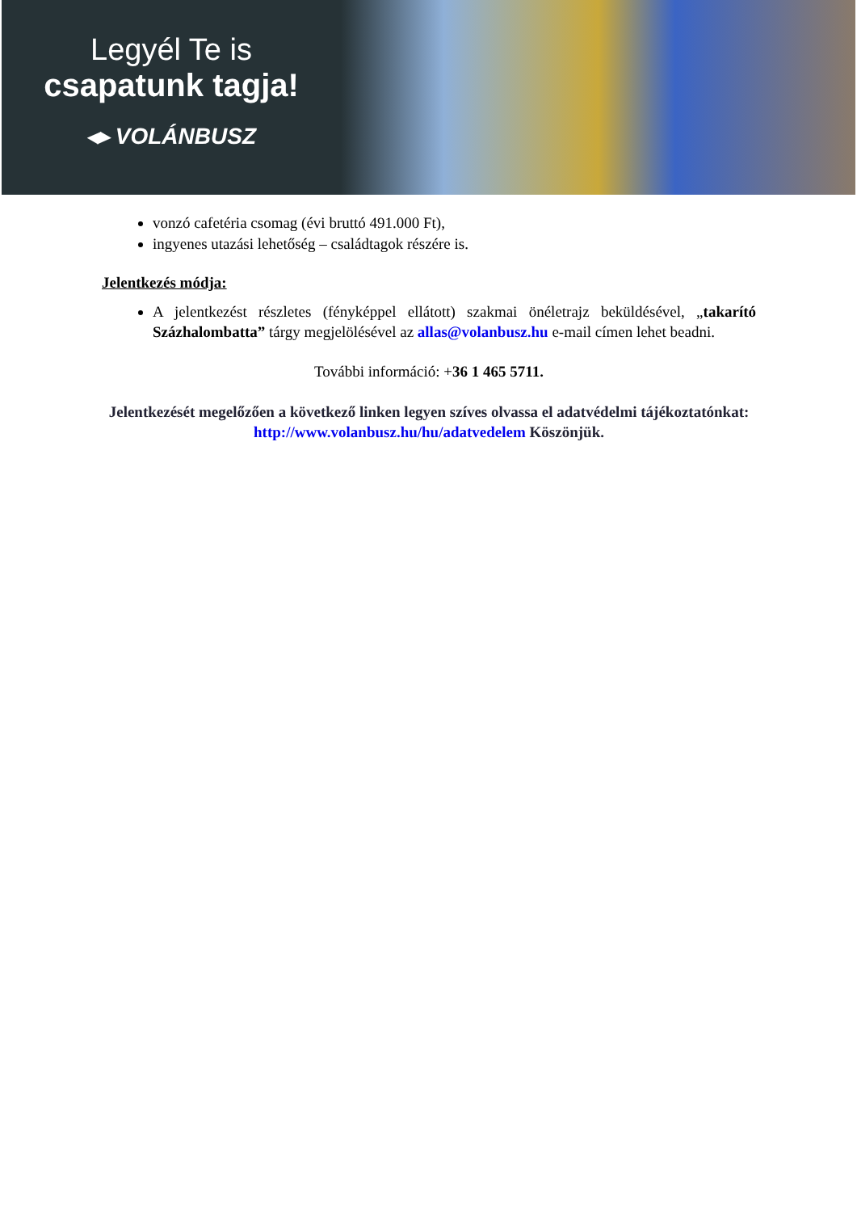Legyél Te is
csapatunk tagja!
◂▸ VOLÁNBUSZ
vonzó cafetéria csomag (évi bruttó 491.000 Ft),
ingyenes utazási lehetőség – családtagok részére is.
Jelentkezés módja:
A jelentkezést részletes (fényképpel ellátott) szakmai önéletrajz beküldésével, „takarító Százhalombatta” tárgy megjelölésével az allas@volanbusz.hu e-mail címen lehet beadni.
További információ: +36 1 465 5711.
Jelentkezését megelőzően a következő linken legyen szíves olvassa el adatvédelmi tájékoztatónkat: http://www.volanbusz.hu/hu/adatvedelem Köszönjük.